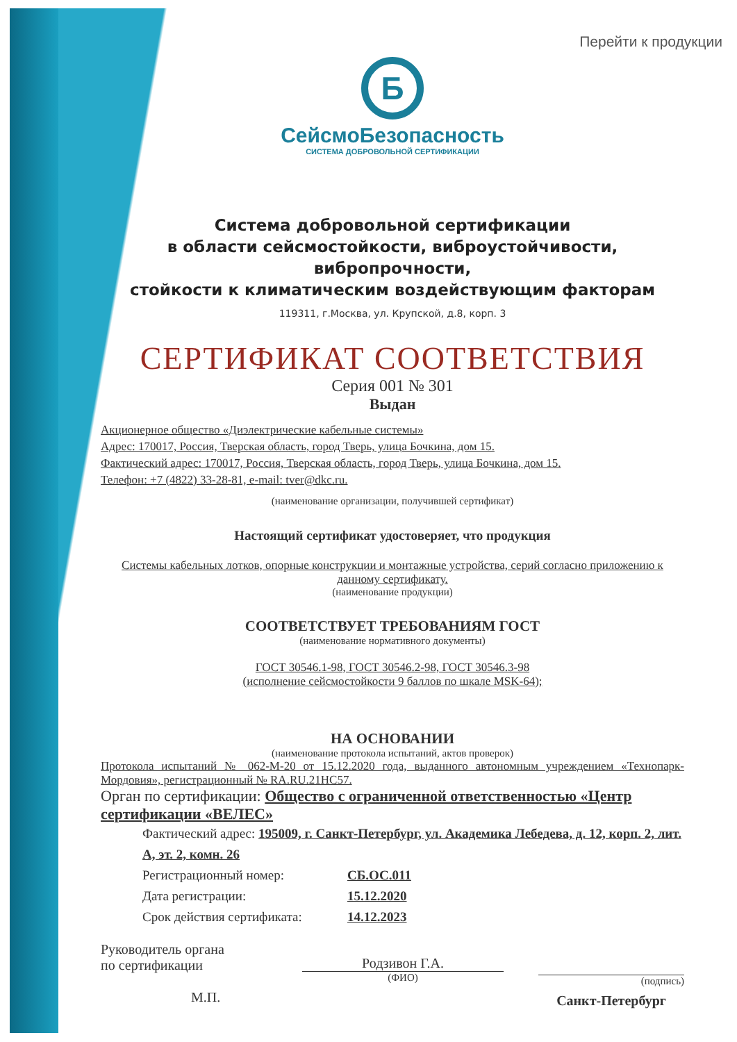Перейти к продукции
Б
СейсмоБезопасность
СИСТЕМА ДОБРОВОЛЬНОЙ СЕРТИФИКАЦИИ
Система добровольной сертификации
в области сейсмостойкости, виброустойчивости, вибропрочности,
стойкости к климатическим воздействующим факторам
119311, г.Москва, ул. Крупской, д.8, корп. 3
СЕРТИФИКАТ СООТВЕТСТВИЯ
Серия 001 № 301
Выдан
Акционерное общество «Диэлектрические кабельные системы»
Адрес: 170017, Россия, Тверская область, город Тверь, улица Бочкина, дом 15.
Фактический адрес: 170017, Россия, Тверская область, город Тверь, улица Бочкина, дом 15.
Телефон: +7 (4822) 33-28-81, e-mail: tver@dkc.ru.
(наименование организации, получившей сертификат)
Настоящий сертификат удостоверяет, что продукция
Системы кабельных лотков, опорные конструкции и монтажные устройства, серий согласно приложению к данному сертификату.
(наименование продукции)
СООТВЕТСТВУЕТ ТРЕБОВАНИЯМ ГОСТ
(наименование нормативного документы)
ГОСТ 30546.1-98, ГОСТ 30546.2-98, ГОСТ 30546.3-98
(исполнение сейсмостойкости 9 баллов по шкале MSK-64);
НА ОСНОВАНИИ
(наименование протокола испытаний, актов проверок)
Протокола испытаний № 062-М-20 от 15.12.2020 года, выданного автономным учреждением «Технопарк-Мордовия», регистрационный № RA.RU.21HC57.
Орган по сертификации: Общество с ограниченной ответственностью «Центр сертификации «ВЕЛЕС»
Фактический адрес: 195009, г. Санкт-Петербург, ул. Академика Лебедева, д. 12, корп. 2, лит. А, эт. 2, комн. 26
Регистрационный номер: СБ.ОС.011
Дата регистрации: 15.12.2020
Срок действия сертификата: 14.12.2023
Руководитель органа
по сертификации
М.П.
Родзивон Г.А.
(ФИО)
(подпись)
Санкт-Петербург